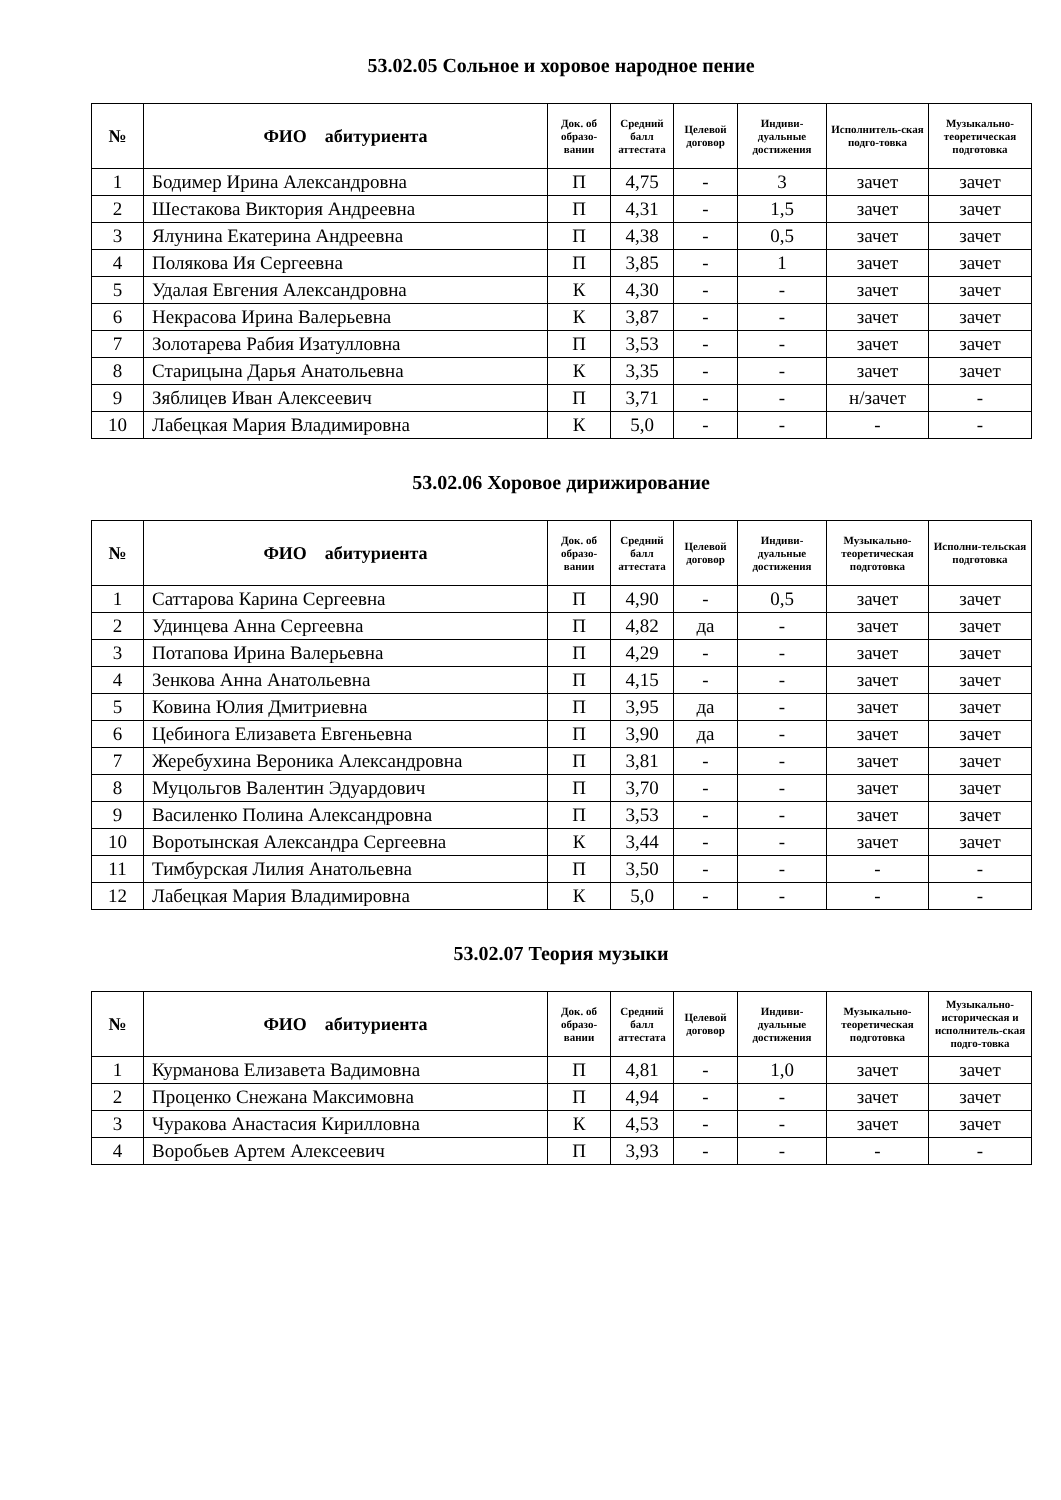53.02.05 Сольное и хоровое народное пение
| № | ФИО абитуриента | Док. об образо-вании | Средний балл аттестата | Целевой договор | Индиви-дуальные достижения | Исполнитель-ская подго-товка | Музыкально-теоретическая подготовка |
| --- | --- | --- | --- | --- | --- | --- | --- |
| 1 | Бодимер Ирина Александровна | П | 4,75 | - | 3 | зачет | зачет |
| 2 | Шестакова Виктория Андреевна | П | 4,31 | - | 1,5 | зачет | зачет |
| 3 | Ялунина Екатерина Андреевна | П | 4,38 | - | 0,5 | зачет | зачет |
| 4 | Полякова Ия Сергеевна | П | 3,85 | - | 1 | зачет | зачет |
| 5 | Удалая Евгения Александровна | К | 4,30 | - | - | зачет | зачет |
| 6 | Некрасова Ирина Валерьевна | К | 3,87 | - | - | зачет | зачет |
| 7 | Золотарева Рабия Изатулловна | П | 3,53 | - | - | зачет | зачет |
| 8 | Старицына Дарья Анатольевна | К | 3,35 | - | - | зачет | зачет |
| 9 | Зяблицев Иван Алексеевич | П | 3,71 | - | - | н/зачет | - |
| 10 | Лабецкая Мария Владимировна | К | 5,0 | - | - | - | - |
53.02.06 Хоровое дирижирование
| № | ФИО абитуриента | Док. об образо-вании | Средний балл аттестата | Целевой договор | Индиви-дуальные достижения | Музыкально-теоретическая подготовка | Исполни-тельская подготовка |
| --- | --- | --- | --- | --- | --- | --- | --- |
| 1 | Саттарова Карина Сергеевна | П | 4,90 | - | 0,5 | зачет | зачет |
| 2 | Удинцева Анна Сергеевна | П | 4,82 | да | - | зачет | зачет |
| 3 | Потапова Ирина Валерьевна | П | 4,29 | - | - | зачет | зачет |
| 4 | Зенкова Анна Анатольевна | П | 4,15 | - | - | зачет | зачет |
| 5 | Ковина Юлия Дмитриевна | П | 3,95 | да | - | зачет | зачет |
| 6 | Цебинога Елизавета Евгеньевна | П | 3,90 | да | - | зачет | зачет |
| 7 | Жеребухина Вероника Александровна | П | 3,81 | - | - | зачет | зачет |
| 8 | Муцольгов Валентин Эдуардович | П | 3,70 | - | - | зачет | зачет |
| 9 | Василенко Полина Александровна | П | 3,53 | - | - | зачет | зачет |
| 10 | Воротынская Александра Сергеевна | К | 3,44 | - | - | зачет | зачет |
| 11 | Тимбурская Лилия Анатольевна | П | 3,50 | - | - | - | - |
| 12 | Лабецкая Мария Владимировна | К | 5,0 | - | - | - | - |
53.02.07 Теория музыки
| № | ФИО абитуриента | Док. об образо-вании | Средний балл аттестата | Целевой договор | Индиви-дуальные достижения | Музыкально-теоретическая подготовка | Музыкально-историческая и исполнитель-ская подго-товка |
| --- | --- | --- | --- | --- | --- | --- | --- |
| 1 | Курманова Елизавета Вадимовна | П | 4,81 | - | 1,0 | зачет | зачет |
| 2 | Проценко Снежана Максимовна | П | 4,94 | - | - | зачет | зачет |
| 3 | Чуракова Анастасия Кирилловна | К | 4,53 | - | - | зачет | зачет |
| 4 | Воробьев Артем Алексеевич | П | 3,93 | - | - | - | - |